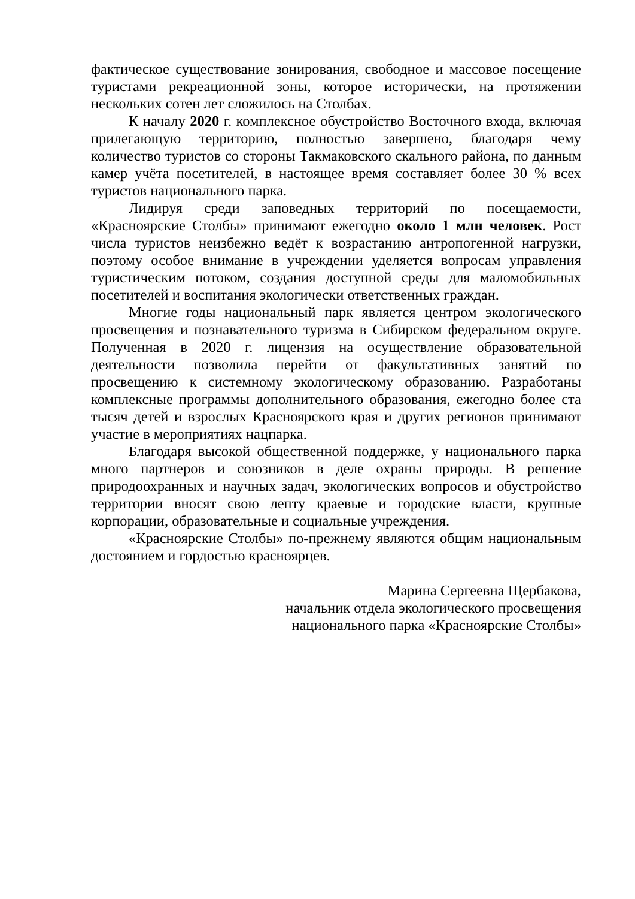фактическое существование зонирования, свободное и массовое посещение туристами рекреационной зоны, которое исторически, на протяжении нескольких сотен лет сложилось на Столбах.
К началу 2020 г. комплексное обустройство Восточного входа, включая прилегающую территорию, полностью завершено, благодаря чему количество туристов со стороны Такмаковского скального района, по данным камер учёта посетителей, в настоящее время составляет более 30 % всех туристов национального парка.
Лидируя среди заповедных территорий по посещаемости, «Красноярские Столбы» принимают ежегодно около 1 млн человек. Рост числа туристов неизбежно ведёт к возрастанию антропогенной нагрузки, поэтому особое внимание в учреждении уделяется вопросам управления туристическим потоком, создания доступной среды для маломобильных посетителей и воспитания экологически ответственных граждан.
Многие годы национальный парк является центром экологического просвещения и познавательного туризма в Сибирском федеральном округе. Полученная в 2020 г. лицензия на осуществление образовательной деятельности позволила перейти от факультативных занятий по просвещению к системному экологическому образованию. Разработаны комплексные программы дополнительного образования, ежегодно более ста тысяч детей и взрослых Красноярского края и других регионов принимают участие в мероприятиях нацпарка.
Благодаря высокой общественной поддержке, у национального парка много партнеров и союзников в деле охраны природы. В решение природоохранных и научных задач, экологических вопросов и обустройство территории вносят свою лепту краевые и городские власти, крупные корпорации, образовательные и социальные учреждения.
«Красноярские Столбы» по-прежнему являются общим национальным достоянием и гордостью красноярцев.
Марина Сергеевна Щербакова,
начальник отдела экологического просвещения
национального парка «Красноярские Столбы»